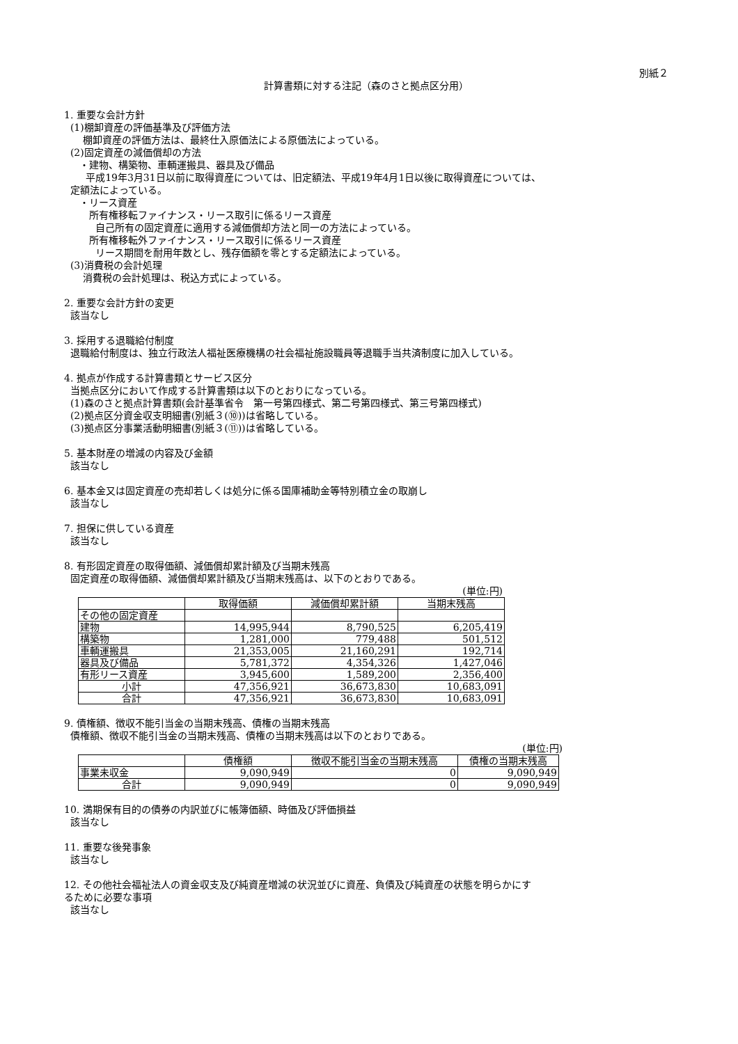別紙２
計算書類に対する注記（森のさと拠点区分用）
1. 重要な会計方針
(1)棚卸資産の評価基準及び評価方法
棚卸資産の評価方法は、最終仕入原価法による原価法によっている。
(2)固定資産の減価償却の方法
・建物、構築物、車輌運搬具、器具及び備品
平成19年3月31日以前に取得資産については、旧定額法、平成19年4月1日以後に取得資産については、
定額法によっている。
・リース資産
所有権移転ファイナンス・リース取引に係るリース資産
自己所有の固定資産に適用する減価償却方法と同一の方法によっている。
所有権移転外ファイナンス・リース取引に係るリース資産
リース期間を耐用年数とし、残存価額を零とする定額法によっている。
(3)消費税の会計処理
消費税の会計処理は、税込方式によっている。
2. 重要な会計方針の変更
該当なし
3. 採用する退職給付制度
退職給付制度は、独立行政法人福祉医療機構の社会福祉施設職員等退職手当共済制度に加入している。
4. 拠点が作成する計算書類とサービス区分
当拠点区分において作成する計算書類は以下のとおりになっている。
(1)森のさと拠点計算書類(会計基準省令　第一号第四様式、第二号第四様式、第三号第四様式)
(2)拠点区分資金収支明細書(別紙３(⑩))は省略している。
(3)拠点区分事業活動明細書(別紙３(⑪))は省略している。
5. 基本財産の増減の内容及び金額
該当なし
6. 基本金又は固定資産の売却若しくは処分に係る国庫補助金等特別積立金の取崩し
該当なし
7. 担保に供している資産
該当なし
8. 有形固定資産の取得価額、減価償却累計額及び当期末残高
固定資産の取得価額、減価償却累計額及び当期末残高は、以下のとおりである。
(単位:円)
| | 取得価額 | 減価償却累計額 | 当期末残高 |
| --- | --- | --- | --- |
| その他の固定資産 | | | |
| 建物 | 14,995,944 | 8,790,525 | 6,205,419 |
| 構築物 | 1,281,000 | 779,488 | 501,512 |
| 車輌運搬具 | 21,353,005 | 21,160,291 | 192,714 |
| 器具及び備品 | 5,781,372 | 4,354,326 | 1,427,046 |
| 有形リース資産 | 3,945,600 | 1,589,200 | 2,356,400 |
| 小計 | 47,356,921 | 36,673,830 | 10,683,091 |
| 合計 | 47,356,921 | 36,673,830 | 10,683,091 |
9. 債権額、徴収不能引当金の当期末残高、債権の当期末残高
債権額、徴収不能引当金の当期末残高、債権の当期末残高は以下のとおりである。
(単位:円)
| | 債権額 | 徴収不能引当金の当期末残高 | 債権の当期末残高 |
| --- | --- | --- | --- |
| 事業未収金 | 9,090,949 | 0 | 9,090,949 |
| 合計 | 9,090,949 | 0 | 9,090,949 |
10. 満期保有目的の債券の内訳並びに帳簿価額、時価及び評価損益
該当なし
11. 重要な後発事象
該当なし
12. その他社会福祉法人の資金収支及び純資産増減の状況並びに資産、負債及び純資産の状態を明らかにす
るために必要な事項
該当なし